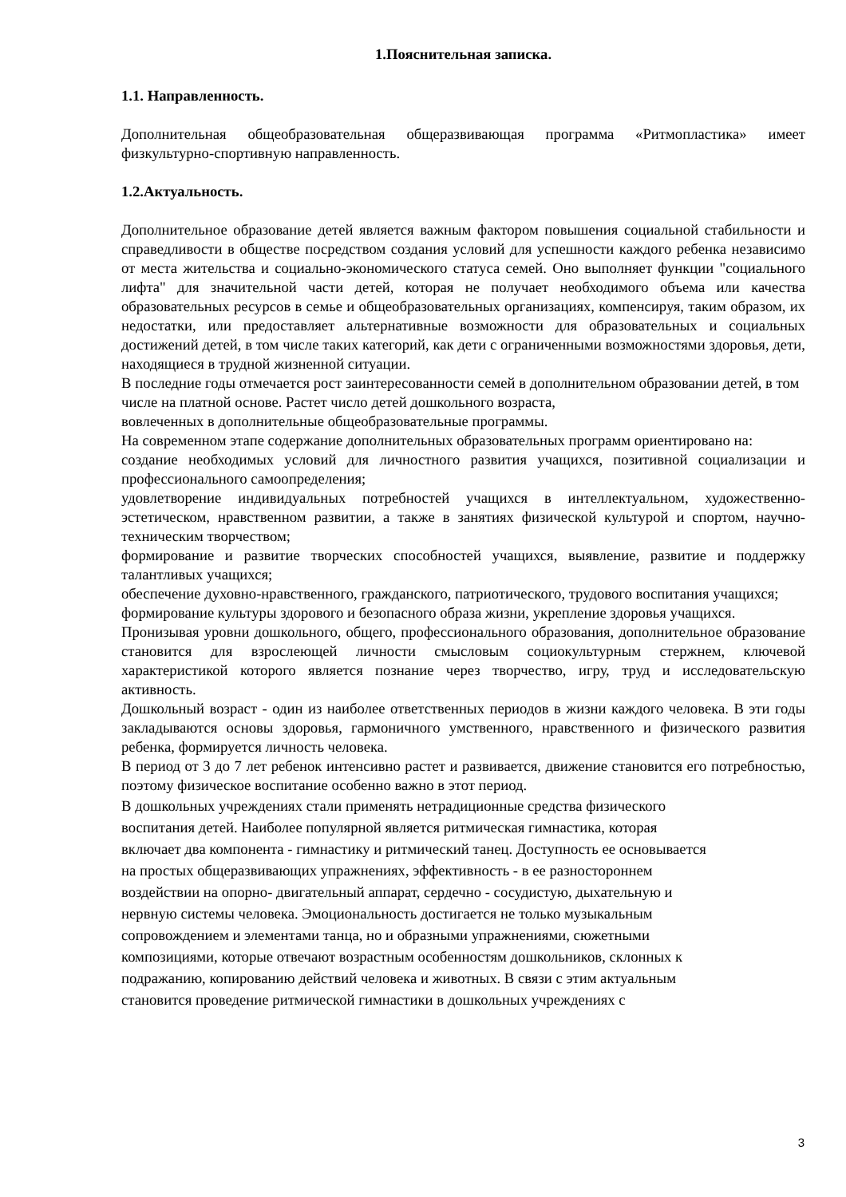1.Пояснительная записка.
1.1. Направленность.
Дополнительная общеобразовательная общеразвивающая программа «Ритмопластика» имеет физкультурно-спортивную направленность.
1.2.Актуальность.
Дополнительное образование детей является важным фактором повышения социальной стабильности и справедливости в обществе посредством создания условий для успешности каждого ребенка независимо от места жительства и социально-экономического статуса семей. Оно выполняет функции "социального лифта" для значительной части детей, которая не получает необходимого объема или качества образовательных ресурсов в семье и общеобразовательных организациях, компенсируя, таким образом, их недостатки, или предоставляет альтернативные возможности для образовательных и социальных достижений детей, в том числе таких категорий, как дети с ограниченными возможностями здоровья, дети, находящиеся в трудной жизненной ситуации.
В последние годы отмечается рост заинтересованности семей в дополнительном образовании детей, в том числе на платной основе. Растет число детей дошкольного возраста,
вовлеченных в дополнительные общеобразовательные программы.
На современном этапе содержание дополнительных образовательных программ ориентировано на:
создание необходимых условий для личностного развития учащихся, позитивной социализации и профессионального самоопределения;
удовлетворение индивидуальных потребностей учащихся в интеллектуальном, художественно-эстетическом, нравственном развитии, а также в занятиях физической культурой и спортом, научно-техническим творчеством;
формирование и развитие творческих способностей учащихся, выявление, развитие и поддержку талантливых учащихся;
обеспечение духовно-нравственного, гражданского, патриотического, трудового воспитания учащихся;
формирование культуры здорового и безопасного образа жизни, укрепление здоровья учащихся.
Пронизывая уровни дошкольного, общего, профессионального образования, дополнительное образование становится для взрослеющей личности смысловым социокультурным стержнем, ключевой характеристикой которого является познание через творчество, игру, труд и исследовательскую активность.
Дошкольный возраст - один из наиболее ответственных периодов в жизни каждого человека. В эти годы закладываются основы здоровья, гармоничного умственного, нравственного и физического развития ребенка, формируется личность человека.
В период от 3 до 7 лет ребенок интенсивно растет и развивается, движение становится его потребностью, поэтому физическое воспитание особенно важно в этот период.
В дошкольных учреждениях стали применять нетрадиционные средства физического
воспитания детей. Наиболее популярной является ритмическая гимнастика, которая
включает два компонента - гимнастику и ритмический танец. Доступность ее основывается
на простых общеразвивающих упражнениях, эффективность - в ее разностороннем
воздействии на опорно- двигательный аппарат, сердечно - сосудистую, дыхательную и
нервную системы человека. Эмоциональность достигается не только музыкальным
сопровождением и элементами танца, но и образными упражнениями, сюжетными
композициями, которые отвечают возрастным особенностям дошкольников, склонных к
подражанию, копированию действий человека и животных. В связи с этим актуальным
становится проведение ритмической гимнастики в дошкольных учреждениях с
3